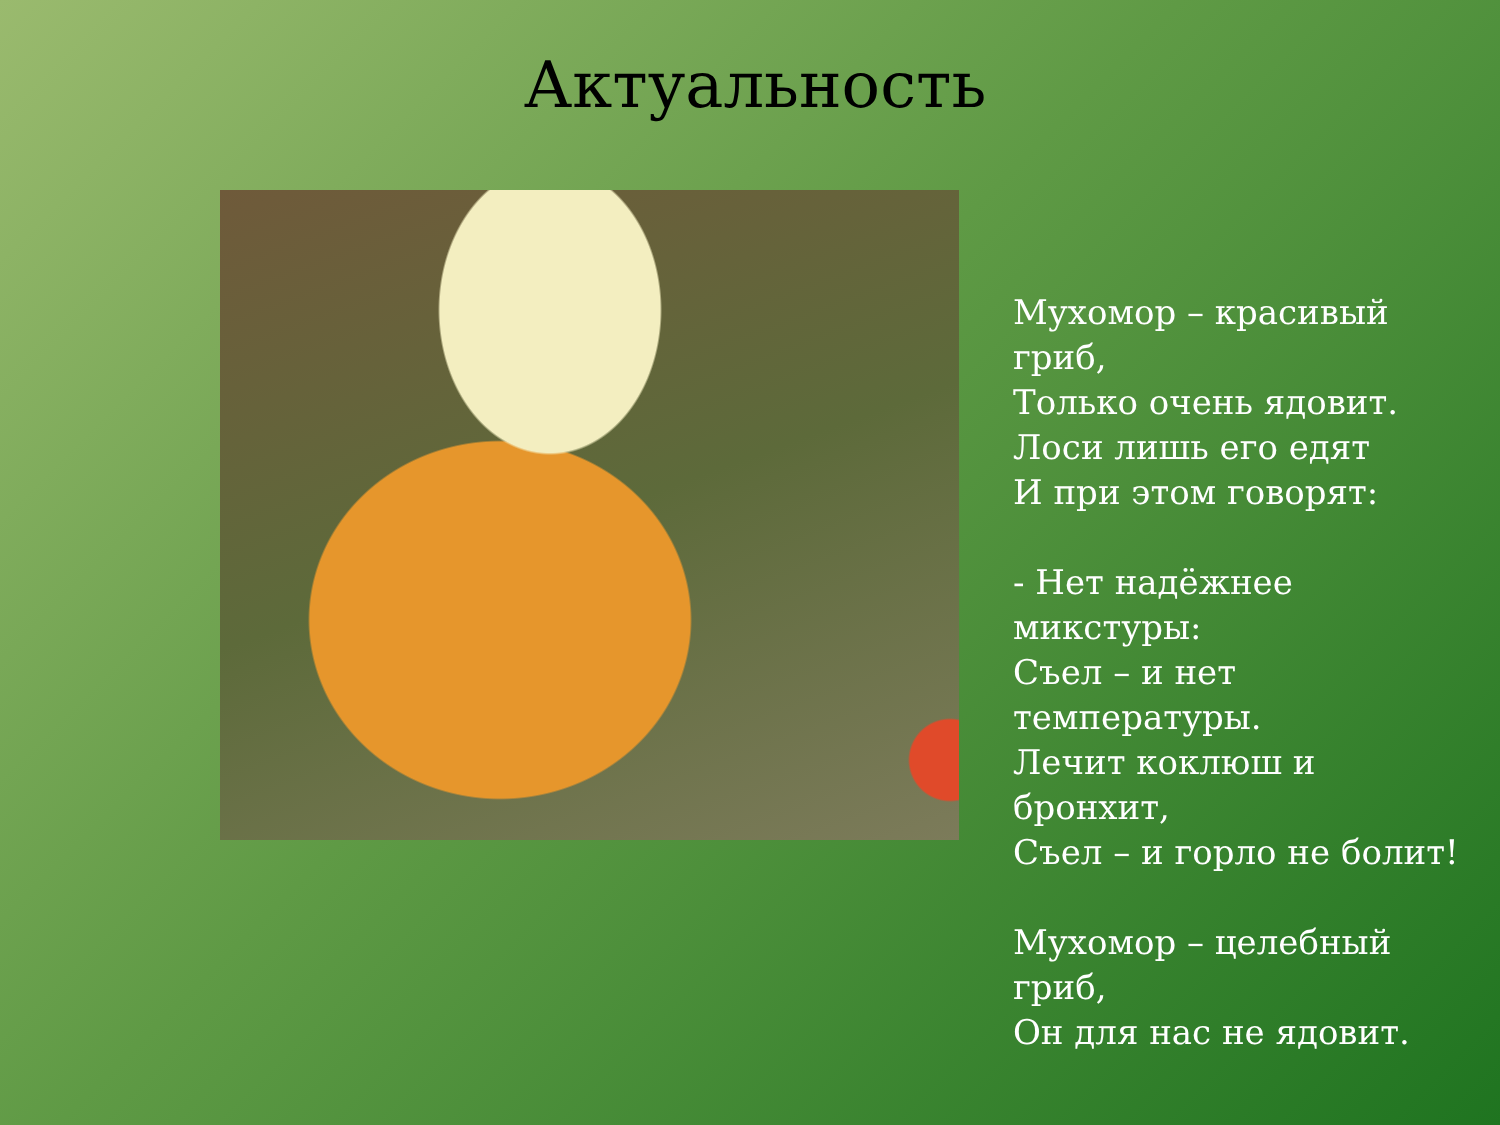Актуальность
Мухомор – красивый
гриб,
Только очень ядовит.
Лоси лишь его едят
И при этом говорят:
- Нет надёжнее
микстуры:
Съел – и нет
температуры.
Лечит коклюш и
бронхит,
Съел – и горло не болит!
Мухомор – целебный
гриб,
Он для нас не ядовит.